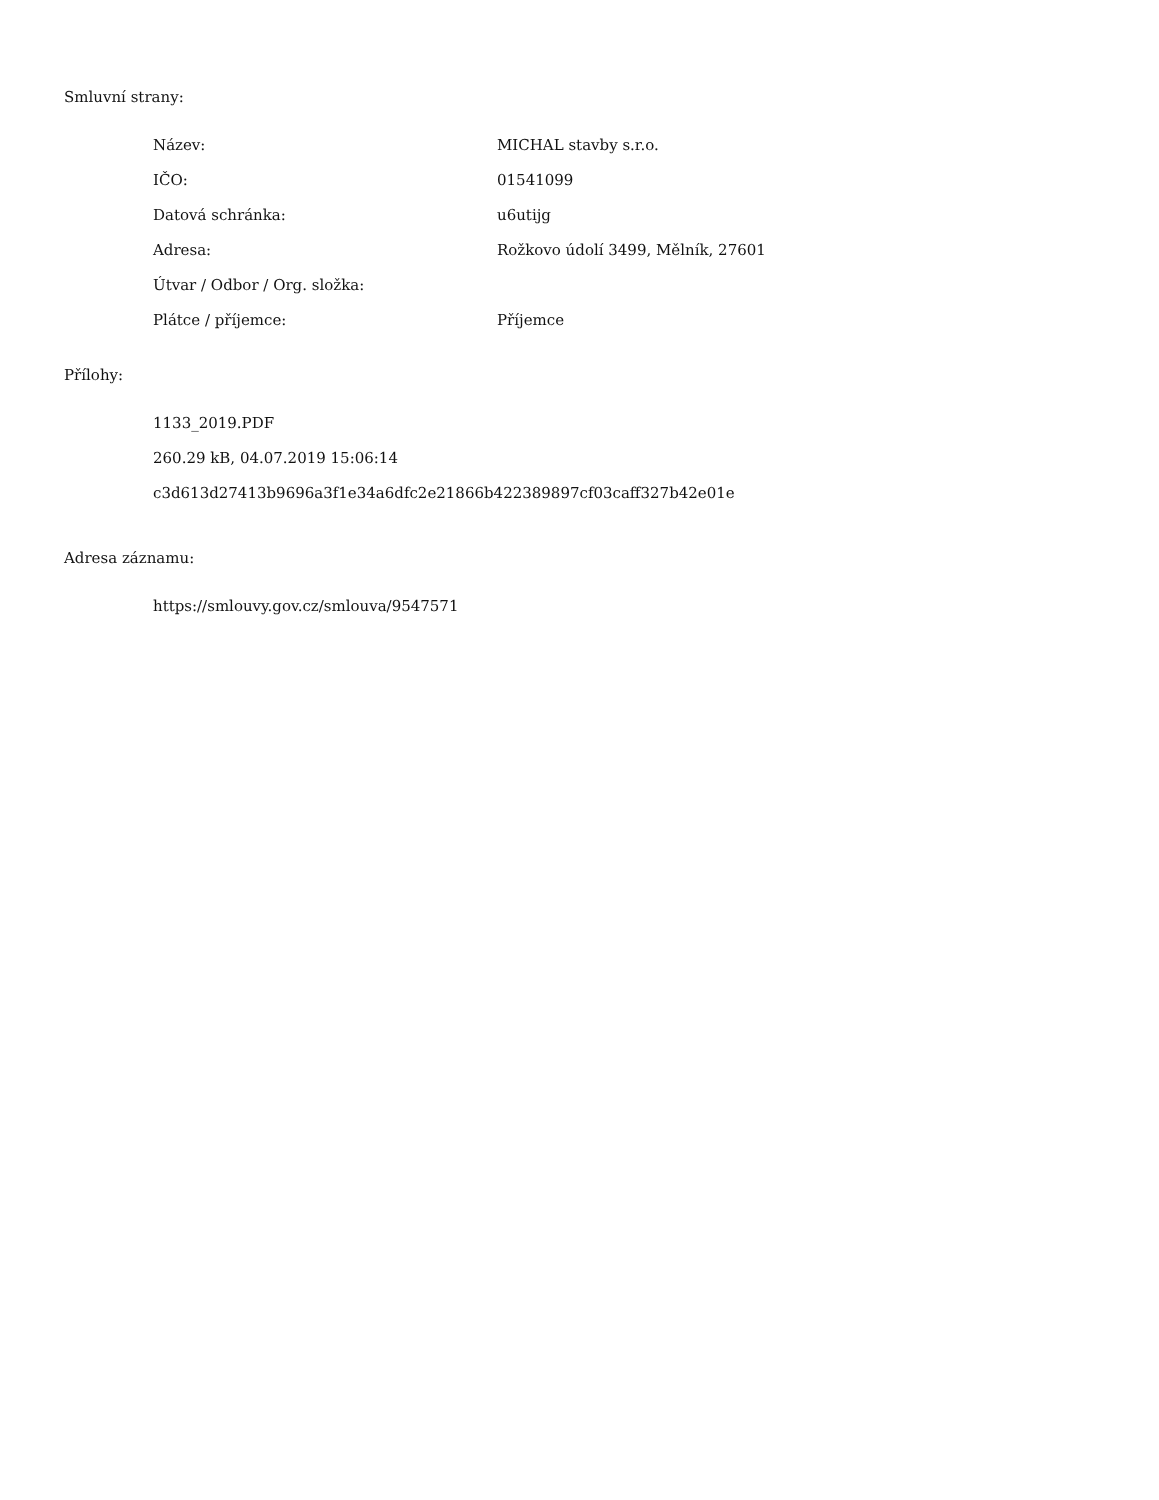Smluvní strany:
| Název: | MICHAL stavby s.r.o. |
| IČO: | 01541099 |
| Datová schránka: | u6utijg |
| Adresa: | Rožkovo údolí 3499, Mělník, 27601 |
| Útvar / Odbor / Org. složka: | |
| Plátce / příjemce: | Příjemce |
Přílohy:
1133_2019.PDF
260.29 kB, 04.07.2019 15:06:14
c3d613d27413b9696a3f1e34a6dfc2e21866b422389897cf03caff327b42e01e
Adresa záznamu:
https://smlouvy.gov.cz/smlouva/9547571